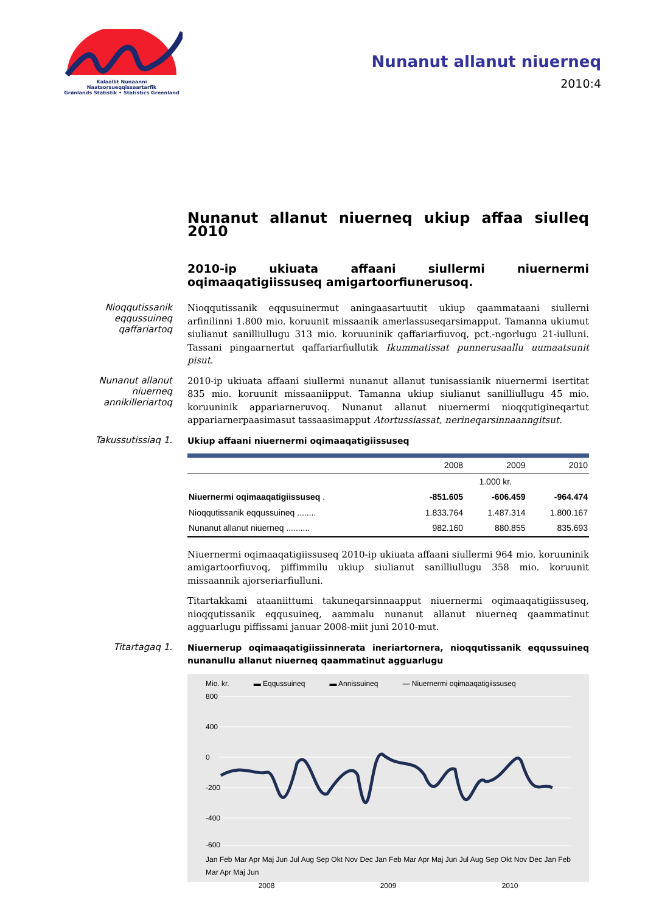Kalaallit Nunaanni Naatsorsueqqissaartarfik
Grønlands Statistik • Statistics Greenland
Nunanut allanut niuerneq
2010:4
Nunanut allanut niuerneq ukiup affaa siulleq 2010
2010-ip ukiuata affaani siullermi niuernermi oqimaaqatigiissuseq amigartoorfiunerusoq.
Nioqqutissanik eqqussuineq qaffariartoq
Nioqqutissanik eqqusuinermut aningaasartuutit ukiup qaammataani siullerni arfinilinni 1.800 mio. koruunit missaanik amerlassuseqarsimapput. Tamanna ukiumut siulianut sanilliullugu 313 mio. koruuninik qaffariarfiuvoq, pct.-ngorlugu 21-iulluni. Tassani pingaarnertut qaffariarfiullutik Ikummatissat punnerusaallu uumaatsunit pisut.
Nunanut allanut niuerneq annikilleriartoq
2010-ip ukiuata affaani siullermi nunanut allanut tunisassianik niuernermi isertitat 835 mio. koruunit missaaniipput. Tamanna ukiup siulianut sanilliullugu 45 mio. koruuninik appariarneruvoq. Nunanut allanut niuernermi nioqqutigineqartut appariarnerpaasimasut tassaasimapput Atortussiassat, nerineqarsinnaanngitsut.
Takussutissiaq 1.
Ukiup affaani niuernermi oqimaaqatigiissuseq
| | 2008 | 2009 | 2010 |
| --- | --- | --- | --- |
| | 1.000 kr. | | |
| Niuernermi oqimaaqatigiissuseq . | -851.605 | -606.459 | -964.474 |
| Nioqqutissanik eqqussuineq ........ | 1.833.764 | 1.487.314 | 1.800.167 |
| Nunanut allanut niuerneq .......... | 982.160 | 880.855 | 835.693 |
Niuernermi oqimaaqatigiissuseq 2010-ip ukiuata affaani siullermi 964 mio. koruuninik amigartoorfiuvoq, piffimmilu ukiup siulianut sanilliullugu 358 mio. koruunit missaannik ajorseriarfiulluni.
Titartakkami ataaniittumi takuneqarsinnaapput niuernermi oqimaaqatigiissuseq, nioqqutissanik eqqusuineq, aammalu nunanut allanut niuerneq qaammatinut agguarlugu piffissami januar 2008-miit juni 2010-mut.
Titartagaq 1.
Niuernerup oqimaaqatigiissinnerata ineriartornera, nioqqutissanik eqqussuineq nunanullu allanut niuerneq qaammatinut agguarlugu
Mio. kr. ▬ Eqqussuineq ▬ Annissuineq — Niuernermi oqimaaqatigiissuseq
800
400
0
-200
-400
-600
Jan Feb Mar Apr Maj Jun Jul Aug Sep Okt Nov Dec Jan Feb Mar Apr Maj Jun Jul Aug Sep Okt Nov Dec Jan Feb Mar Apr Maj Jun
2008 2009 2010